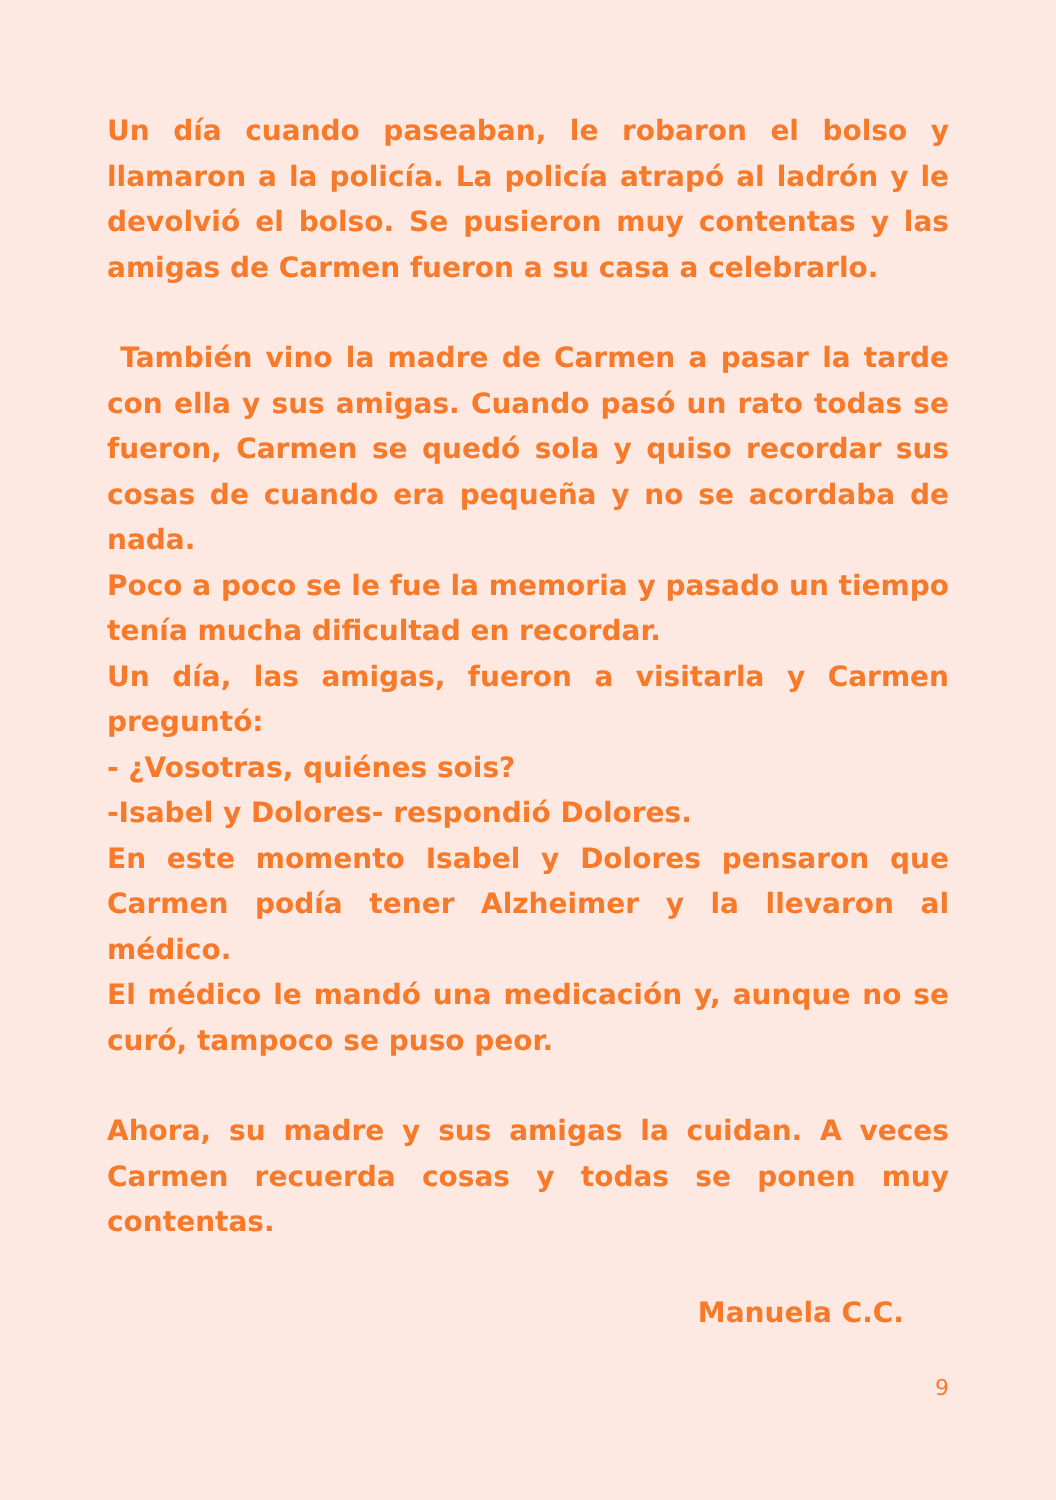Un día cuando paseaban, le robaron el bolso y llamaron a la policía. La policía atrapó al ladrón y le devolvió el bolso. Se pusieron muy contentas y las amigas de Carmen fueron a su casa a celebrarlo.
También vino la madre de Carmen a pasar la tarde con ella y sus amigas. Cuando pasó un rato todas se fueron, Carmen se quedó sola y quiso recordar sus cosas de cuando era pequeña y no se acordaba de nada.
Poco a poco se le fue la memoria y pasado un tiempo tenía mucha dificultad en recordar.
Un día, las amigas, fueron a visitarla y Carmen preguntó:
- ¿Vosotras, quiénes sois?
-Isabel y Dolores- respondió Dolores.
En este momento Isabel y Dolores pensaron que Carmen podía tener Alzheimer y la llevaron al médico.
El médico le mandó una medicación y, aunque no se curó, tampoco se puso peor.
Ahora, su madre y sus amigas la cuidan. A veces Carmen recuerda cosas y todas se ponen muy contentas.
Manuela C.C.
9